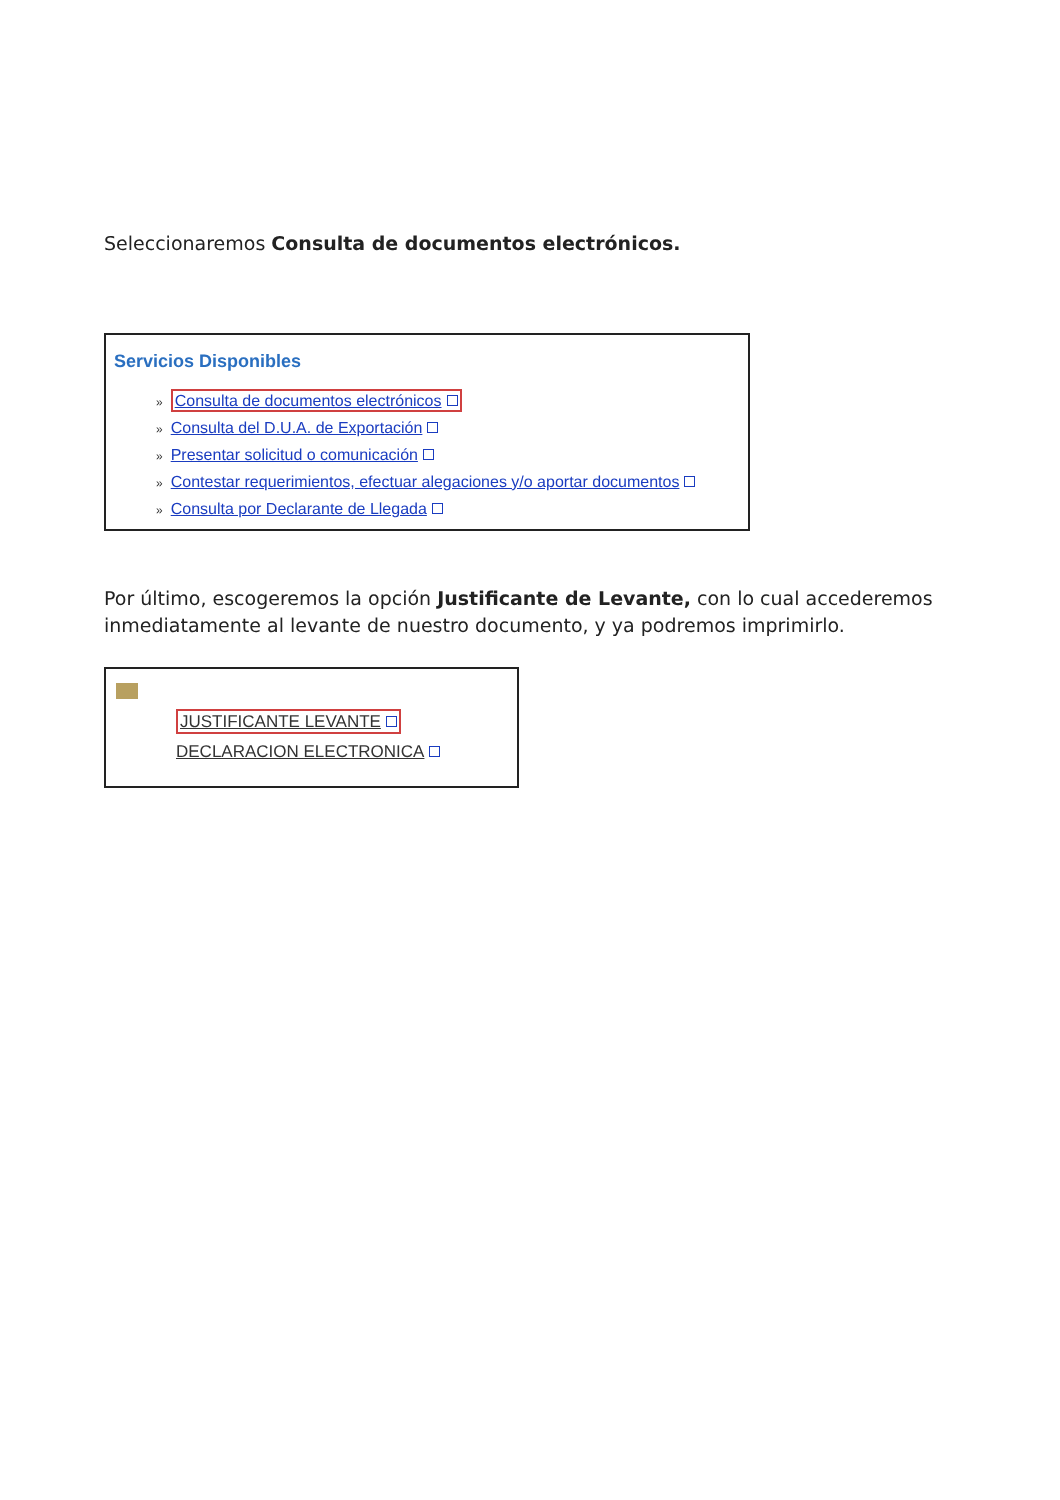Seleccionaremos Consulta de documentos electrónicos.
Servicios Disponibles
» Consulta de documentos electrónicos
» Consulta del D.U.A. de Exportación
» Presentar solicitud o comunicación
» Contestar requerimientos, efectuar alegaciones y/o aportar documentos
» Consulta por Declarante de Llegada
Por último, escogeremos la opción Justificante de Levante, con lo cual accederemos inmediatamente al levante de nuestro documento, y ya podremos imprimirlo.
JUSTIFICANTE LEVANTE
DECLARACION ELECTRONICA